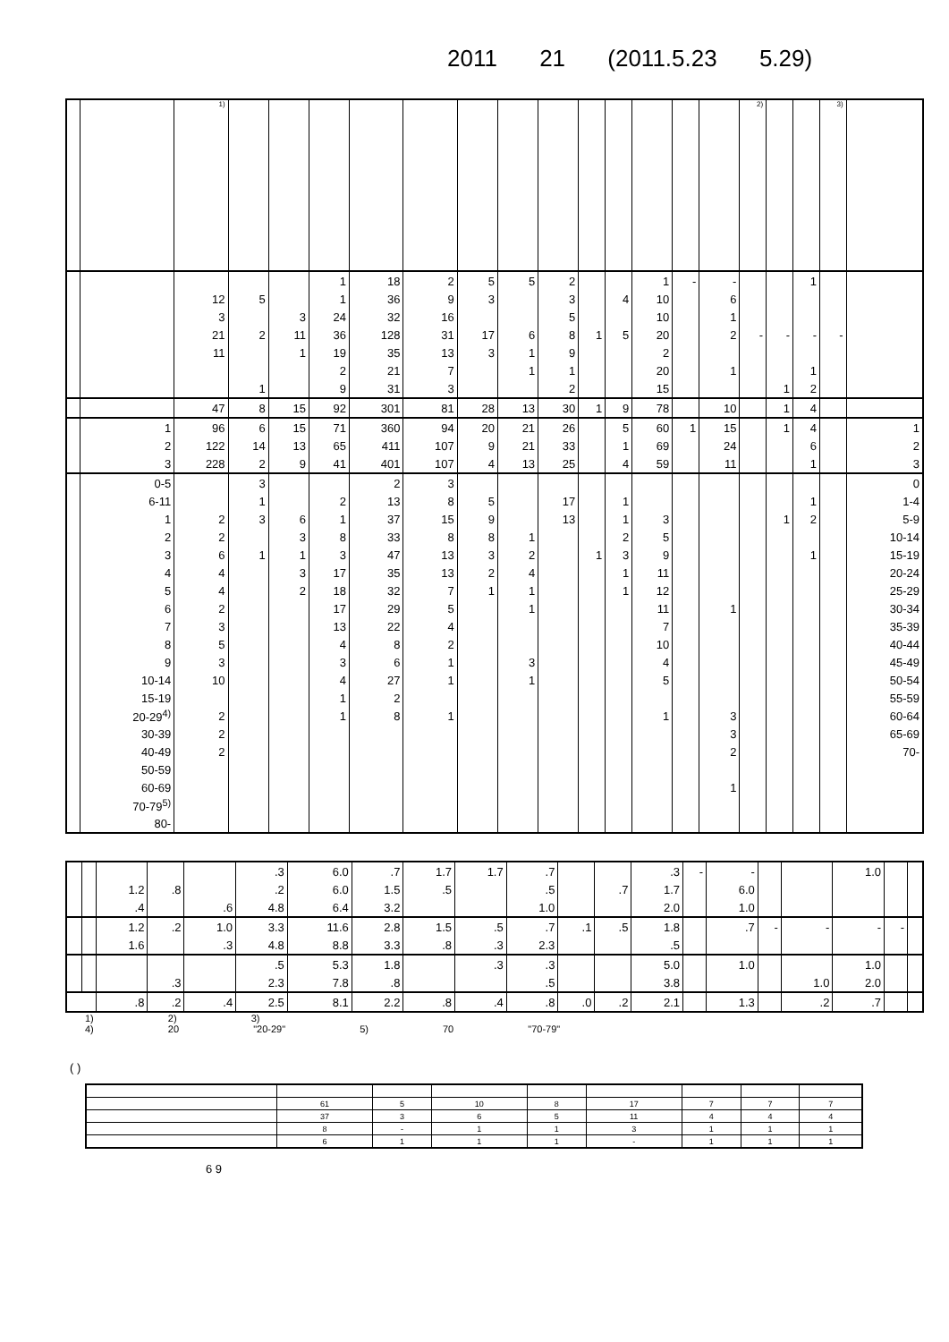2011 21 (2011.5.23 5.29)
| | | 1) | | | | | | | | | | | | | | 2) | | | 3) | |
| --- | --- | --- | --- | --- | --- | --- | --- | --- | --- | --- | --- | --- | --- | --- | --- | --- | --- | --- | --- | --- |
| | | | | | 1 | 18 | 2 | 5 | 5 | 2 | | | 1 | - | - | | | 1 | | |
| | | 12 | 5 | | 1 | 36 | 9 | 3 | | 3 | | 4 | 10 | | 6 | | | | | |
| | | 3 | | 3 | 24 | 32 | 16 | | | 5 | | | 10 | | 1 | | | | | |
| | | 21 | 2 | 11 | 36 | 128 | 31 | 17 | 6 | 8 | 1 | 5 | 20 | | 2 | - | - | - | - | |
| | | 11 | | 1 | 19 | 35 | 13 | 3 | 1 | 9 | | | 2 | | | | | | | |
| | | | | | 2 | 21 | 7 | | 1 | 1 | | | 20 | | 1 | | | 1 | | |
| | | | 1 | | 9 | 31 | 3 | | | 2 | | | 15 | | | | 1 | 2 | | |
| | | 47 | 8 | 15 | 92 | 301 | 81 | 28 | 13 | 30 | 1 | 9 | 78 | | 10 | | 1 | 4 | | |
| | 1 | 96 | 6 | 15 | 71 | 360 | 94 | 20 | 21 | 26 | | 5 | 60 | 1 | 15 | | 1 | 4 | | 1 |
| | 2 | 122 | 14 | 13 | 65 | 411 | 107 | 9 | 21 | 33 | | 1 | 69 | | 24 | | | 6 | | 2 |
| | 3 | 228 | 2 | 9 | 41 | 401 | 107 | 4 | 13 | 25 | | 4 | 59 | | 11 | | | 1 | | 3 |
| | 0-5 | | 3 | | | 2 | 3 | | | | | | | | | | | | | 0 |
| | 6-11 | | 1 | | 2 | 13 | 8 | 5 | | 17 | | 1 | | | | | | 1 | | 1-4 |
| | 1 | 2 | 3 | 6 | 1 | 37 | 15 | 9 | | 13 | | 1 | 3 | | | | 1 | 2 | | 5-9 |
| | 2 | 2 | | 3 | 8 | 33 | 8 | 8 | 1 | | | 2 | 5 | | | | | | | 10-14 |
| | 3 | 6 | 1 | 1 | 3 | 47 | 13 | 3 | 2 | | 1 | 3 | 9 | | | | | 1 | | 15-19 |
| | 4 | 4 | | 3 | 17 | 35 | 13 | 2 | 4 | | | 1 | 11 | | | | | | | 20-24 |
| | 5 | 4 | | 2 | 18 | 32 | 7 | 1 | 1 | | | 1 | 12 | | | | | | | 25-29 |
| | 6 | 2 | | | 17 | 29 | 5 | | 1 | | | | 11 | | 1 | | | | | 30-34 |
| | 7 | 3 | | | 13 | 22 | 4 | | | | | | 7 | | | | | | | 35-39 |
| | 8 | 5 | | | 4 | 8 | 2 | | | | | | 10 | | | | | | | 40-44 |
| | 9 | 3 | | | 3 | 6 | 1 | | 3 | | | | 4 | | | | | | | 45-49 |
| | 10-14 | 10 | | | 4 | 27 | 1 | | 1 | | | | 5 | | | | | | | 50-54 |
| | 15-19 | | | | 1 | 2 | | | | | | | | | | | | | | 55-59 |
| | 20-29<sup>4)</sup> | 2 | | | 1 | 8 | 1 | | | | | | 1 | | 3 | | | | | 60-64 |
| | 30-39 | 2 | | | | | | | | | | | | | 3 | | | | | 65-69 |
| | 40-49 | 2 | | | | | | | | | | | | | 2 | | | | | 70- |
| | 50-59 | | | | | | | | | | | | | | | | | | | |
| | 60-69 | | | | | | | | | | | | | | 1 | | | | | |
| | 70-79<sup>5)</sup> | | | | | | | | | | | | | | | | | | | |
| | 80- | | | | | | | | | | | | | | | | | | | |
| | | | | | .3 | 6.0 | .7 | 1.7 | 1.7 | .7 | | | .3 | - | - | | | 1.0 | | |
| | | 1.2 | .8 | | .2 | 6.0 | 1.5 | .5 | | .5 | | .7 | 1.7 | | 6.0 | | | | | |
| | | .4 | | .6 | 4.8 | 6.4 | 3.2 | | | 1.0 | | | 2.0 | | 1.0 | | | | | |
| | | 1.2 | .2 | 1.0 | 3.3 | 11.6 | 2.8 | 1.5 | .5 | .7 | .1 | .5 | 1.8 | | .7 | - | - | - | - | |
| | | 1.6 | | .3 | 4.8 | 8.8 | 3.3 | .8 | .3 | 2.3 | | | .5 | | | | | | | |
| | | | | | .5 | 5.3 | 1.8 | | .3 | .3 | | | 5.0 | | 1.0 | | | 1.0 | | |
| | | | .3 | | 2.3 | 7.8 | .8 | | | .5 | | | 3.8 | | | | 1.0 | 2.0 | | |
| | | .8 | .2 | .4 | 2.5 | 8.1 | 2.2 | .8 | .4 | .8 | .0 | .2 | 2.1 | | 1.3 | | .2 | .7 | | |
1) 2) 3)
4) 20 "20-29" 5) 70 "70-79"
( )
| | 61 | 5 | 10 | 8 | 17 | 7 | 7 | 7 |
| | 37 | 3 | 6 | 5 | 11 | 4 | 4 | 4 |
| | 8 | - | 1 | 1 | 3 | 1 | 1 | 1 |
| | 6 | 1 | 1 | 1 | - | 1 | 1 | 1 |
6 9